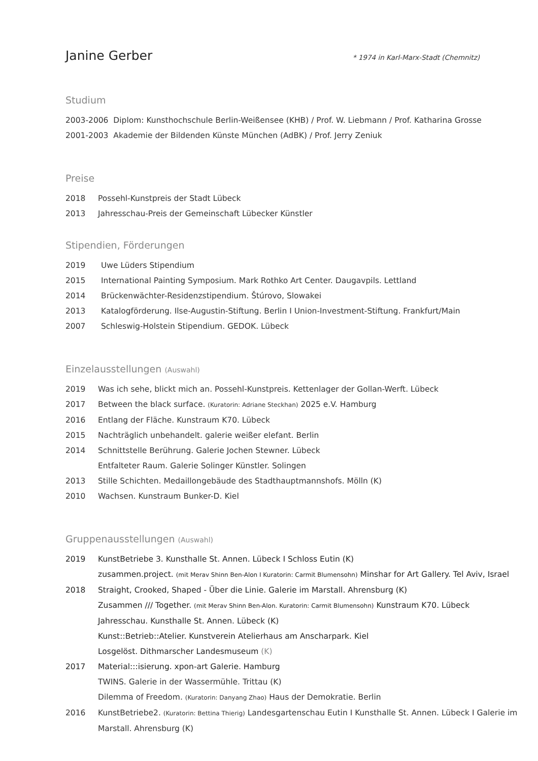Janine Gerber
* 1974 in Karl-Marx-Stadt (Chemnitz)
Studium
2003-2006 Diplom: Kunsthochschule Berlin-Weißensee (KHB) / Prof. W. Liebmann / Prof. Katharina Grosse
2001-2003 Akademie der Bildenden Künste München (AdBK) / Prof. Jerry Zeniuk
Preise
2018 Possehl-Kunstpreis der Stadt Lübeck
2013 Jahresschau-Preis der Gemeinschaft Lübecker Künstler
Stipendien, Förderungen
2019 Uwe Lüders Stipendium
2015 International Painting Symposium. Mark Rothko Art Center. Daugavpils. Lettland
2014 Brückenwächter-Residenzstipendium. Štúrovo, Slowakei
2013 Katalogförderung. Ilse-Augustin-Stiftung. Berlin I Union-Investment-Stiftung. Frankfurt/Main
2007 Schleswig-Holstein Stipendium. GEDOK. Lübeck
Einzelausstellungen (Auswahl)
2019 Was ich sehe, blickt mich an. Possehl-Kunstpreis. Kettenlager der Gollan-Werft. Lübeck
2017 Between the black surface. (Kuratorin: Adriane Steckhan) 2025 e.V. Hamburg
2016 Entlang der Fläche. Kunstraum K70. Lübeck
2015 Nachträglich unbehandelt. galerie weißer elefant. Berlin
2014 Schnittstelle Berührung. Galerie Jochen Stewner. Lübeck
Entfalteter Raum. Galerie Solinger Künstler. Solingen
2013 Stille Schichten. Medaillongebäude des Stadthauptmannshofs. Mölln (K)
2010 Wachsen. Kunstraum Bunker-D. Kiel
Gruppenausstellungen (Auswahl)
2019 KunstBetriebe 3. Kunsthalle St. Annen. Lübeck I Schloss Eutin (K)
zusammen.project. (mit Merav Shinn Ben-Alon I Kuratorin: Carmit Blumensohn) Minshar for Art Gallery. Tel Aviv, Israel
2018 Straight, Crooked, Shaped - Über die Linie. Galerie im Marstall. Ahrensburg (K)
Zusammen /// Together. (mit Merav Shinn Ben-Alon. Kuratorin: Carmit Blumensohn) Kunstraum K70. Lübeck
Jahresschau. Kunsthalle St. Annen. Lübeck (K)
Kunst::Betrieb::Atelier. Kunstverein Atelierhaus am Anscharpark. Kiel
Losgelöst. Dithmarscher Landesmuseum (K)
2017 Material:::isierung. xpon-art Galerie. Hamburg
TWINS. Galerie in der Wassermühle. Trittau (K)
Dilemma of Freedom. (Kuratorin: Danyang Zhao) Haus der Demokratie. Berlin
2016 KunstBetriebe2. (Kuratorin: Bettina Thierig) Landesgartenschau Eutin I Kunsthalle St. Annen. Lübeck I Galerie im Marstall. Ahrensburg (K)